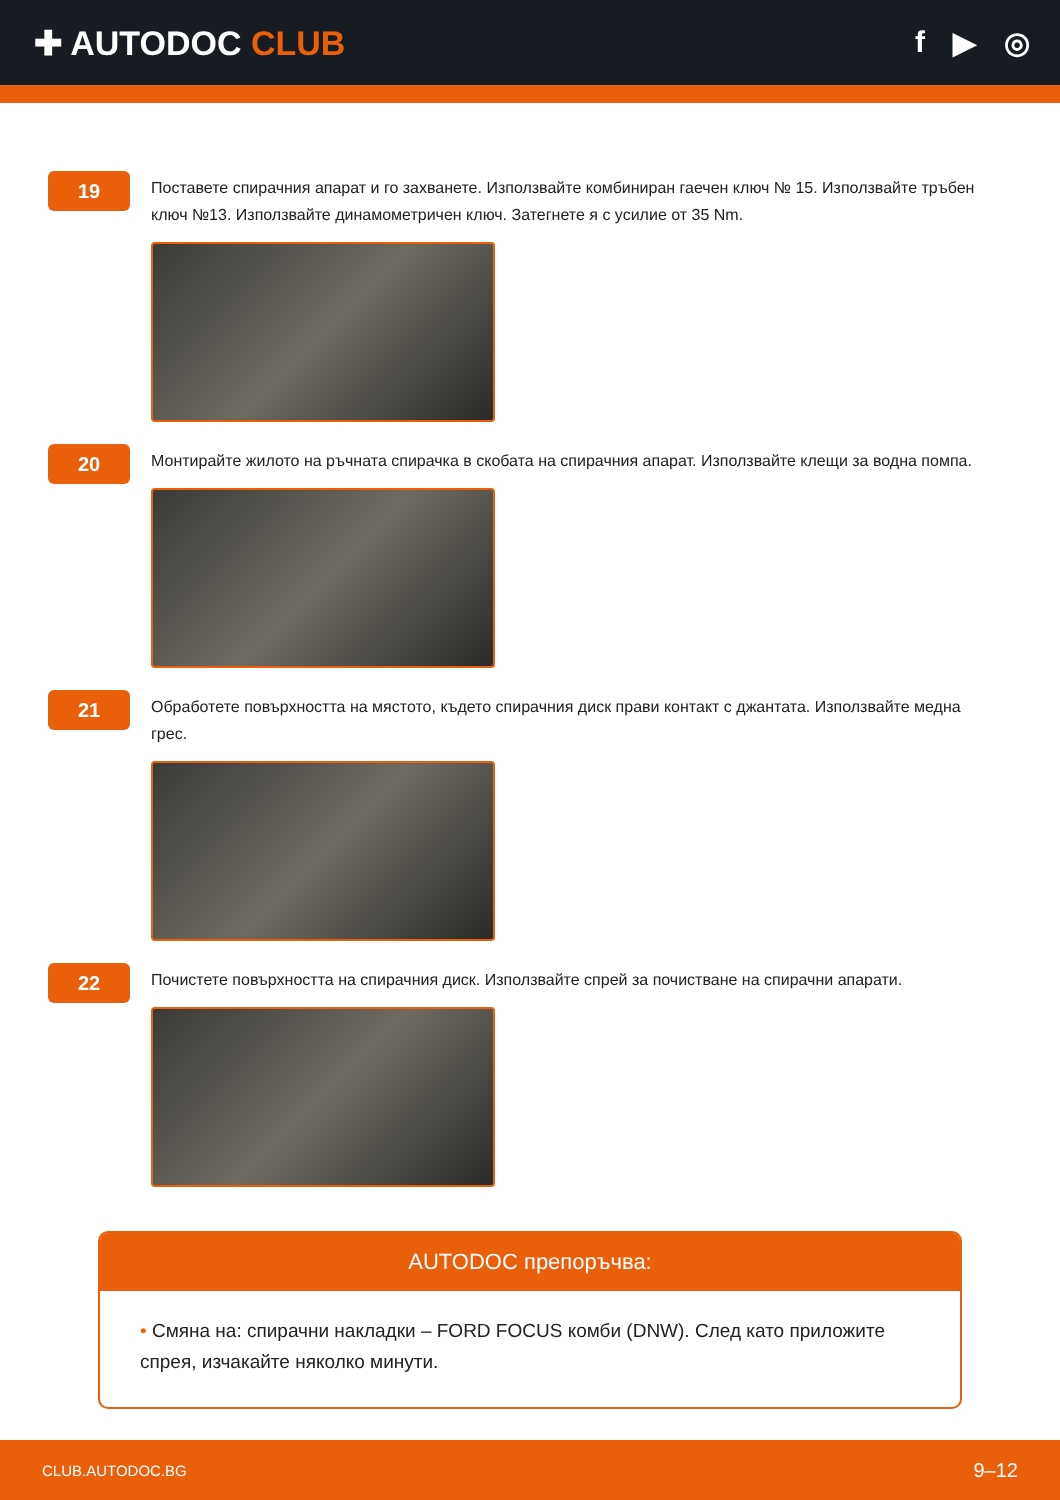✚ AUTODOC CLUB f ▶ ◎
19
Поставете спирачния апарат и го захванете. Използвайте комбиниран гаечен ключ № 15. Използвайте тръбен ключ №13. Използвайте динамометричен ключ. Затегнете я с усилие от 35 Nm.
20
Монтирайте жилото на ръчната спирачка в скобата на спирачния апарат. Използвайте клещи за водна помпа.
21
Обработете повърхността на мястото, където спирачния диск прави контакт с джантата. Използвайте медна грес.
22
Почистете повърхността на спирачния диск. Използвайте спрей за почистване на спирачни апарати.
AUTODOC препоръчва:
• Смяна на: спирачни накладки – FORD FOCUS комби (DNW). След като приложите спрея, изчакайте няколко минути.
CLUB.AUTODOC.BG 9–12